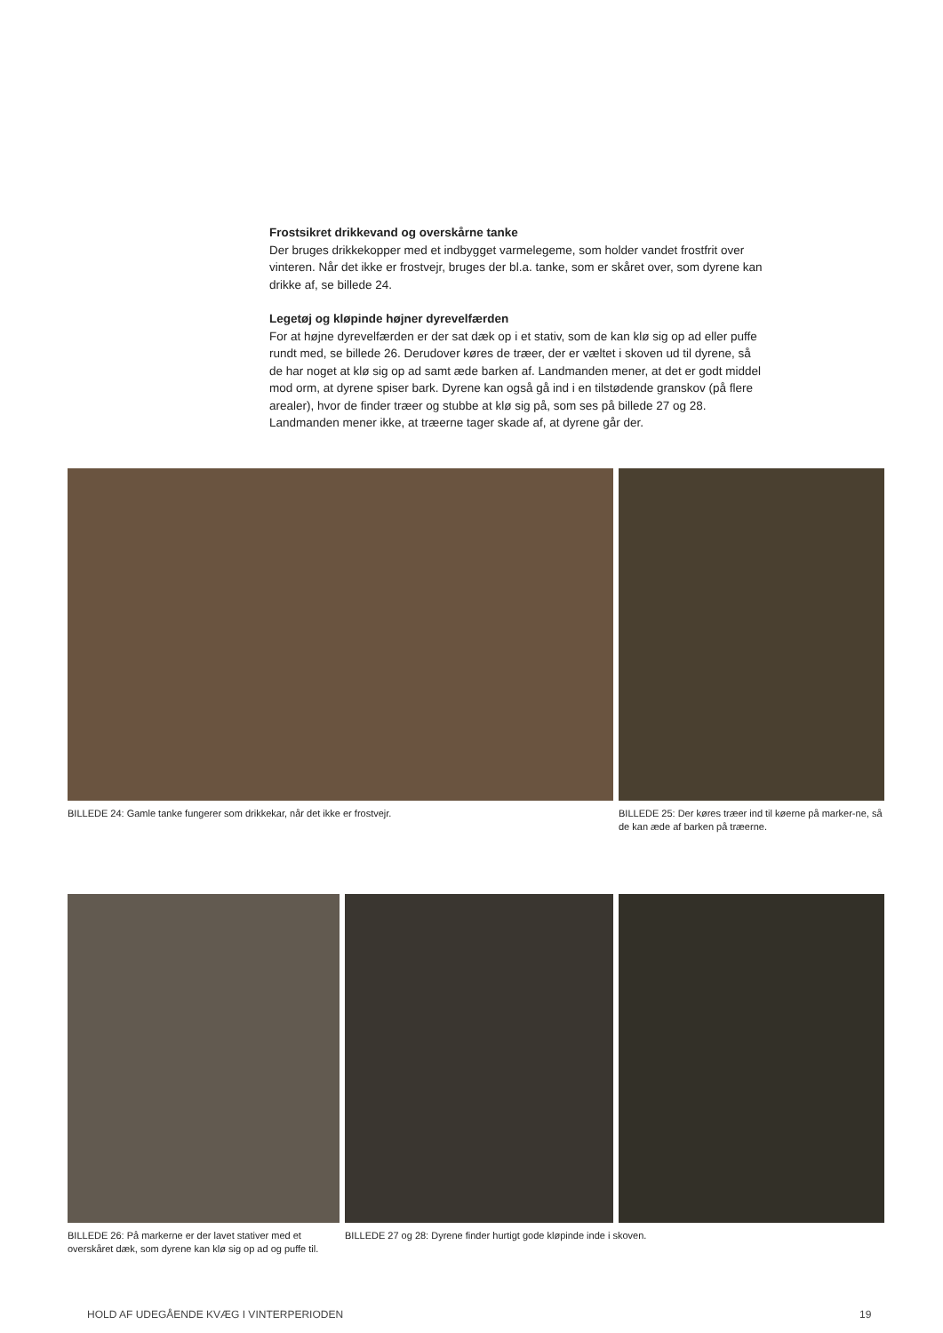Frostsikret drikkevand og overskårne tanke
Der bruges drikkekopper med et indbygget varmelegeme, som holder vandet frostfrit over vinteren. Når det ikke er frostvejr, bruges der bl.a. tanke, som er skåret over, som dyrene kan drikke af, se billede 24.
Legetøj og kløpinde højner dyrevelfærden
For at højne dyrevelfærden er der sat dæk op i et stativ, som de kan klø sig op ad eller puffe rundt med, se billede 26. Derudover køres de træer, der er væltet i skoven ud til dyrene, så de har noget at klø sig op ad samt æde barken af. Landmanden mener, at det er godt middel mod orm, at dyrene spiser bark. Dyrene kan også gå ind i en tilstødende granskov (på flere arealer), hvor de finder træer og stubbe at klø sig på, som ses på billede 27 og 28. Landmanden mener ikke, at træerne tager skade af, at dyrene går der.
BILLEDE 24: Gamle tanke fungerer som drikkekar, når det ikke er frostvejr.
BILLEDE 25: Der køres træer ind til køerne på marker-ne, så de kan æde af barken på træerne.
BILLEDE 26: På markerne er der lavet stativer med et overskåret dæk, som dyrene kan klø sig op ad og puffe til.
BILLEDE 27 og 28: Dyrene finder hurtigt gode kløpinde inde i skoven.
HOLD AF UDEGÅENDE KVÆG I VINTERPERIODEN
19